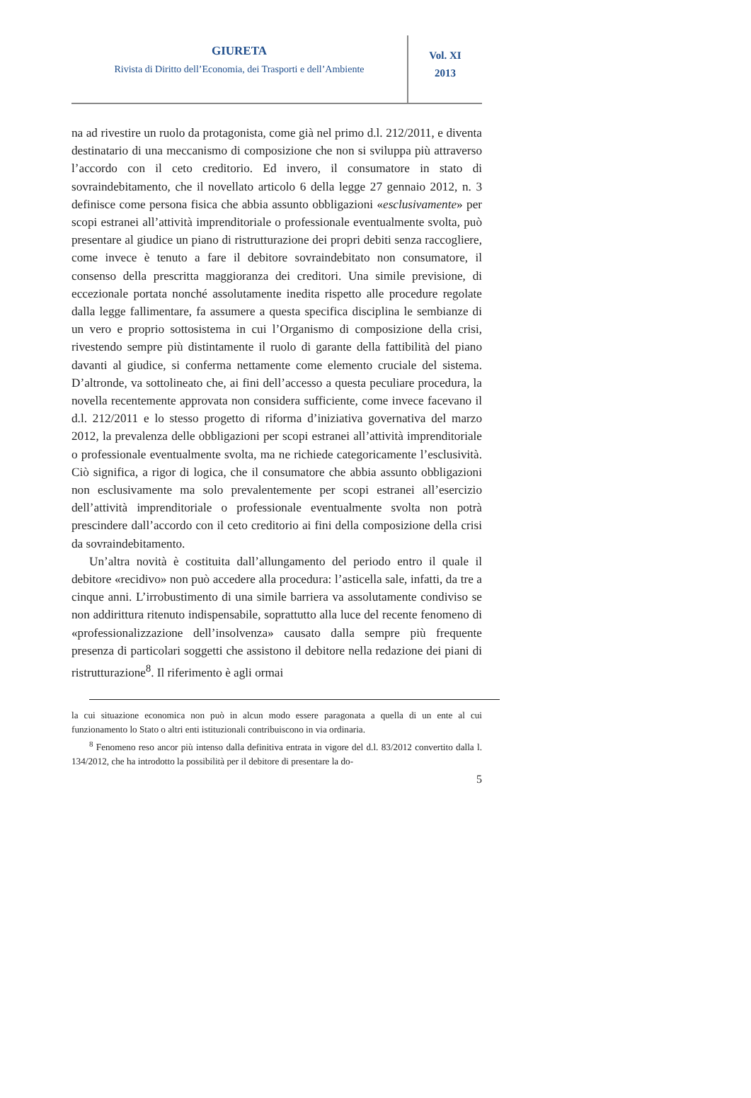GIURETA
Rivista di Diritto dell’Economia, dei Trasporti e dell’Ambiente
Vol. XI
2013
na ad rivestire un ruolo da protagonista, come già nel primo d.l. 212/2011, e diventa destinatario di una meccanismo di composizione che non si sviluppa più attraverso l’accordo con il ceto creditorio. Ed invero, il consumatore in stato di sovraindebitamento, che il novellato articolo 6 della legge 27 gennaio 2012, n. 3 definisce come persona fisica che abbia assunto obbligazioni «esclusivamente» per scopi estranei all’attività imprenditoriale o professionale eventualmente svolta, può presentare al giudice un piano di ristrutturazione dei propri debiti senza raccogliere, come invece è tenuto a fare il debitore sovraindebitato non consumatore, il consenso della prescritta maggioranza dei creditori. Una simile previsione, di eccezionale portata nonché assolutamente inedita rispetto alle procedure regolate dalla legge fallimentare, fa assumere a questa specifica disciplina le sembianze di un vero e proprio sottosistema in cui l’Organismo di composizione della crisi, rivestendo sempre più distintamente il ruolo di garante della fattibilità del piano davanti al giudice, si conferma nettamente come elemento cruciale del sistema. D’altronde, va sottolineato che, ai fini dell’accesso a questa peculiare procedura, la novella recentemente approvata non considera sufficiente, come invece facevano il d.l. 212/2011 e lo stesso progetto di riforma d’iniziativa governativa del marzo 2012, la prevalenza delle obbligazioni per scopi estranei all’attività imprenditoriale o professionale eventualmente svolta, ma ne richiede categoricamente l’esclusività. Ciò significa, a rigor di logica, che il consumatore che abbia assunto obbligazioni non esclusivamente ma solo prevalentemente per scopi estranei all’esercizio dell’attività imprenditoriale o professionale eventualmente svolta non potrà prescindere dall’accordo con il ceto creditorio ai fini della composizione della crisi da sovraindebitamento.
Un’altra novità è costituita dall’allungamento del periodo entro il quale il debitore «recidivo» non può accedere alla procedura: l’asticella sale, infatti, da tre a cinque anni. L’irrobustimento di una simile barriera va assolutamente condiviso se non addirittura ritenuto indispensabile, soprattutto alla luce del recente fenomeno di «professionalizzazione dell’insolvenza» causato dalla sempre più frequente presenza di particolari soggetti che assistono il debitore nella redazione dei piani di ristrutturazione<sup>8</sup>. Il riferimento è agli ormai
la cui situazione economica non può in alcun modo essere paragonata a quella di un ente al cui funzionamento lo Stato o altri enti istituzionali contribuiscono in via ordinaria.
<sup>8</sup> Fenomeno reso ancor più intenso dalla definitiva entrata in vigore del d.l. 83/2012 convertito dalla l. 134/2012, che ha introdotto la possibilità per il debitore di presentare la do-
5